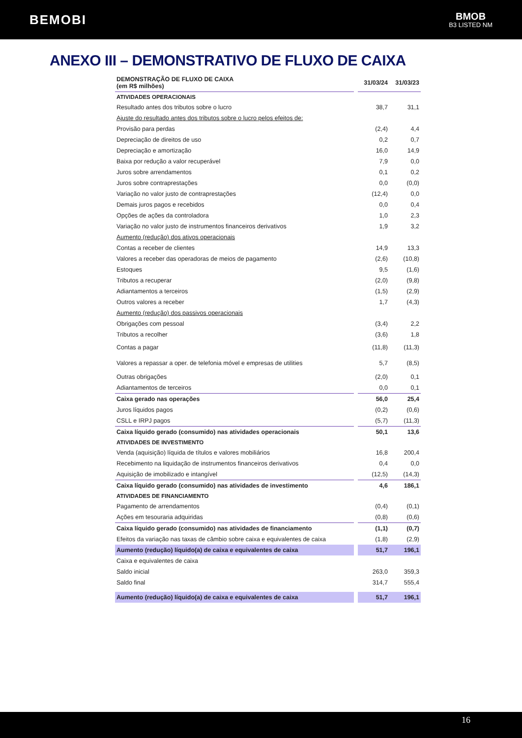BEMOBI
BMOB
B3 LISTED NM
ANEXO III – DEMONSTRATIVO DE FLUXO DE CAIXA
| DEMONSTRAÇÃO DE FLUXO DE CAIXA (em R$ milhões) | | 31/03/24 | 31/03/23 |
| --- | --- | --- | --- |
| ATIVIDADES OPERACIONAIS | | | |
| Resultado antes dos tributos sobre o lucro | | 38,7 | 31,1 |
| Ajuste do resultado antes dos tributos sobre o lucro pelos efeitos de: | | | |
| Provisão para perdas | | (2,4) | 4,4 |
| Depreciação de direitos de uso | | 0,2 | 0,7 |
| Depreciação e amortização | | 16,0 | 14,9 |
| Baixa por redução a valor recuperável | | 7,9 | 0,0 |
| Juros sobre arrendamentos | | 0,1 | 0,2 |
| Juros sobre contraprestações | | 0,0 | (0,0) |
| Variação no valor justo de contraprestações | | (12,4) | 0,0 |
| Demais juros pagos e recebidos | | 0,0 | 0,4 |
| Opções de ações da controladora | | 1,0 | 2,3 |
| Variação no valor justo de instrumentos financeiros derivativos | | 1,9 | 3,2 |
| Aumento (redução) dos ativos operacionais | | | |
| Contas a receber de clientes | | 14,9 | 13,3 |
| Valores a receber das operadoras de meios de pagamento | | (2,6) | (10,8) |
| Estoques | | 9,5 | (1,6) |
| Tributos a recuperar | | (2,0) | (9,8) |
| Adiantamentos a terceiros | | (1,5) | (2,9) |
| Outros valores a receber | | 1,7 | (4,3) |
| Aumento (redução) dos passivos operacionais | | | |
| Obrigações com pessoal | | (3,4) | 2,2 |
| Tributos a recolher | | (3,6) | 1,8 |
| Contas a pagar | | (11,8) | (11,3) |
| Valores a repassar a oper. de telefonia móvel e empresas de utilities | | 5,7 | (8,5) |
| Outras obrigações | | (2,0) | 0,1 |
| Adiantamentos de terceiros | | 0,0 | 0,1 |
| Caixa gerado nas operações | | 56,0 | 25,4 |
| Juros líquidos pagos | | (0,2) | (0,6) |
| CSLL e IRPJ pagos | | (5,7) | (11,3) |
| Caixa líquido gerado (consumido) nas atividades operacionais | | 50,1 | 13,6 |
| ATIVIDADES DE INVESTIMENTO | | | |
| Venda (aquisição) líquida de títulos e valores mobiliários | | 16,8 | 200,4 |
| Recebimento na liquidação de instrumentos financeiros derivativos | | 0,4 | 0,0 |
| Aquisição de imobilizado e intangível | | (12,5) | (14,3) |
| Caixa líquido gerado (consumido) nas atividades de investimento | | 4,6 | 186,1 |
| ATIVIDADES DE FINANCIAMENTO | | | |
| Pagamento de arrendamentos | | (0,4) | (0,1) |
| Ações em tesouraria adquiridas | | (0,8) | (0,6) |
| Caixa líquido gerado (consumido) nas atividades de financiamento | | (1,1) | (0,7) |
| Efeitos da variação nas taxas de câmbio sobre caixa e equivalentes de caixa | | (1,8) | (2,9) |
| Aumento (redução) líquido(a) de caixa e equivalentes de caixa | | 51,7 | 196,1 |
| Caixa e equivalentes de caixa | | | |
| Saldo inicial | | 263,0 | 359,3 |
| Saldo final | | 314,7 | 555,4 |
| Aumento (redução) líquido(a) de caixa e equivalentes de caixa | | 51,7 | 196,1 |
16